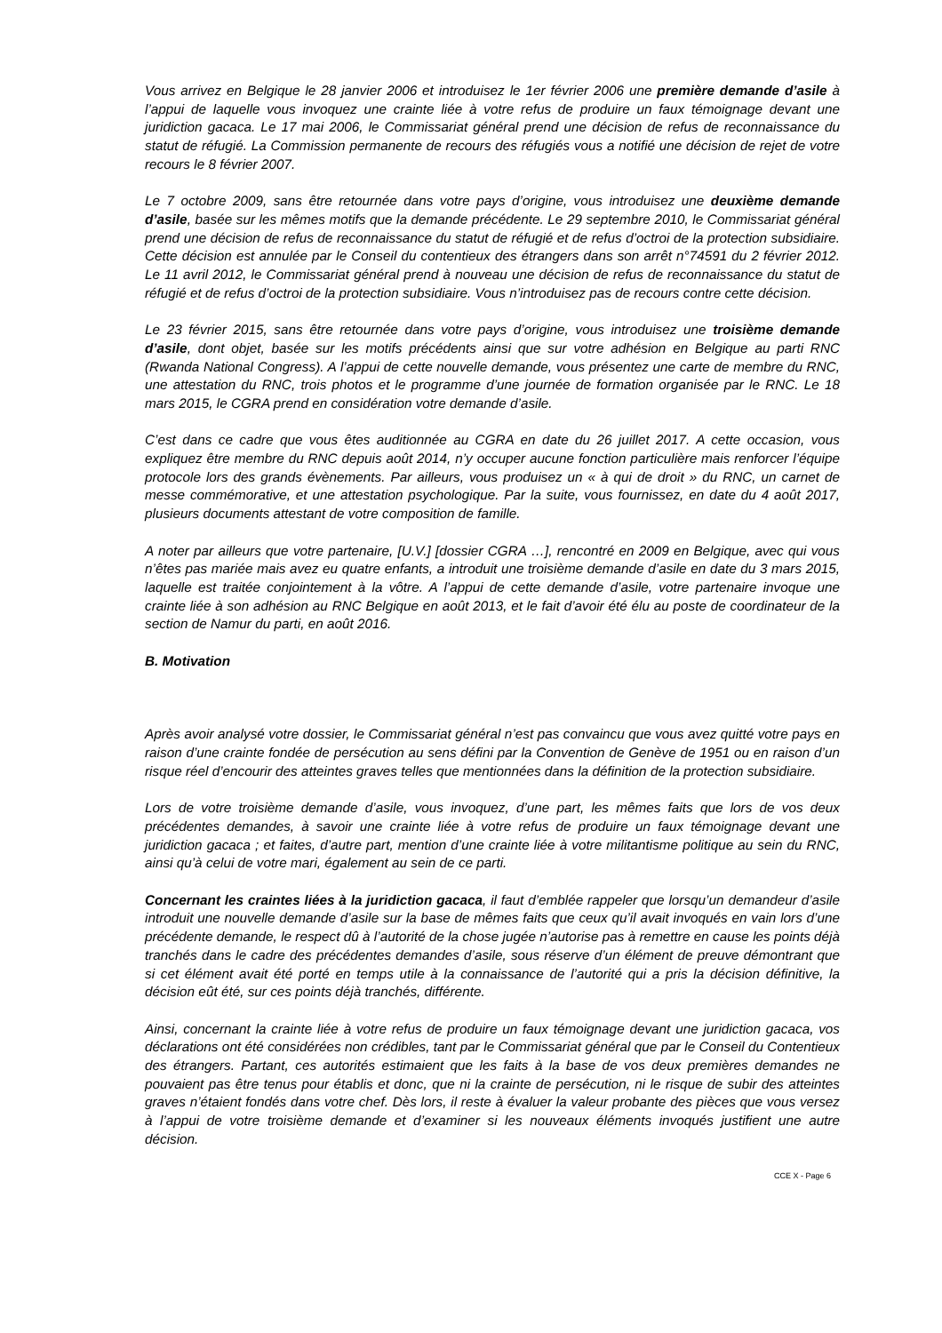Vous arrivez en Belgique le 28 janvier 2006 et introduisez le 1er février 2006 une première demande d’asile à l’appui de laquelle vous invoquez une crainte liée à votre refus de produire un faux témoignage devant une juridiction gacaca. Le 17 mai 2006, le Commissariat général prend une décision de refus de reconnaissance du statut de réfugié. La Commission permanente de recours des réfugiés vous a notifié une décision de rejet de votre recours le 8 février 2007.
Le 7 octobre 2009, sans être retournée dans votre pays d’origine, vous introduisez une deuxième demande d’asile, basée sur les mêmes motifs que la demande précédente. Le 29 septembre 2010, le Commissariat général prend une décision de refus de reconnaissance du statut de réfugié et de refus d’octroi de la protection subsidiaire. Cette décision est annulée par le Conseil du contentieux des étrangers dans son arrêt n°74591 du 2 février 2012. Le 11 avril 2012, le Commissariat général prend à nouveau une décision de refus de reconnaissance du statut de réfugié et de refus d’octroi de la protection subsidiaire. Vous n’introduisez pas de recours contre cette décision.
Le 23 février 2015, sans être retournée dans votre pays d’origine, vous introduisez une troisième demande d’asile, dont objet, basée sur les motifs précédents ainsi que sur votre adhésion en Belgique au parti RNC (Rwanda National Congress). A l’appui de cette nouvelle demande, vous présentez une carte de membre du RNC, une attestation du RNC, trois photos et le programme d’une journée de formation organisée par le RNC. Le 18 mars 2015, le CGRA prend en considération votre demande d’asile.
C’est dans ce cadre que vous êtes auditionnée au CGRA en date du 26 juillet 2017. A cette occasion, vous expliquez être membre du RNC depuis août 2014, n’y occuper aucune fonction particulière mais renforcer l’équipe protocole lors des grands évènements. Par ailleurs, vous produisez un « à qui de droit » du RNC, un carnet de messe commémorative, et une attestation psychologique. Par la suite, vous fournissez, en date du 4 août 2017, plusieurs documents attestant de votre composition de famille.
A noter par ailleurs que votre partenaire, [U.V.] [dossier CGRA …], rencontré en 2009 en Belgique, avec qui vous n’êtes pas mariée mais avez eu quatre enfants, a introduit une troisième demande d’asile en date du 3 mars 2015, laquelle est traitée conjointement à la vôtre. A l’appui de cette demande d’asile, votre partenaire invoque une crainte liée à son adhésion au RNC Belgique en août 2013, et le fait d’avoir été élu au poste de coordinateur de la section de Namur du parti, en août 2016.
B. Motivation
Après avoir analysé votre dossier, le Commissariat général n’est pas convaincu que vous avez quitté votre pays en raison d’une crainte fondée de persécution au sens défini par la Convention de Genève de 1951 ou en raison d’un risque réel d’encourir des atteintes graves telles que mentionnées dans la définition de la protection subsidiaire.
Lors de votre troisième demande d’asile, vous invoquez, d’une part, les mêmes faits que lors de vos deux précédentes demandes, à savoir une crainte liée à votre refus de produire un faux témoignage devant une juridiction gacaca ; et faites, d’autre part, mention d’une crainte liée à votre militantisme politique au sein du RNC, ainsi qu’à celui de votre mari, également au sein de ce parti.
Concernant les craintes liées à la juridiction gacaca, il faut d’emblée rappeler que lorsqu’un demandeur d’asile introduit une nouvelle demande d’asile sur la base de mêmes faits que ceux qu’il avait invoqués en vain lors d’une précédente demande, le respect dû à l’autorité de la chose jugée n’autorise pas à remettre en cause les points déjà tranchés dans le cadre des précédentes demandes d’asile, sous réserve d’un élément de preuve démontrant que si cet élément avait été porté en temps utile à la connaissance de l’autorité qui a pris la décision définitive, la décision eût été, sur ces points déjà tranchés, différente.
Ainsi, concernant la crainte liée à votre refus de produire un faux témoignage devant une juridiction gacaca, vos déclarations ont été considérées non crédibles, tant par le Commissariat général que par le Conseil du Contentieux des étrangers. Partant, ces autorités estimaient que les faits à la base de vos deux premières demandes ne pouvaient pas être tenus pour établis et donc, que ni la crainte de persécution, ni le risque de subir des atteintes graves n’étaient fondés dans votre chef. Dès lors, il reste à évaluer la valeur probante des pièces que vous versez à l’appui de votre troisième demande et d’examiner si les nouveaux éléments invoqués justifient une autre décision.
CCE X - Page 6